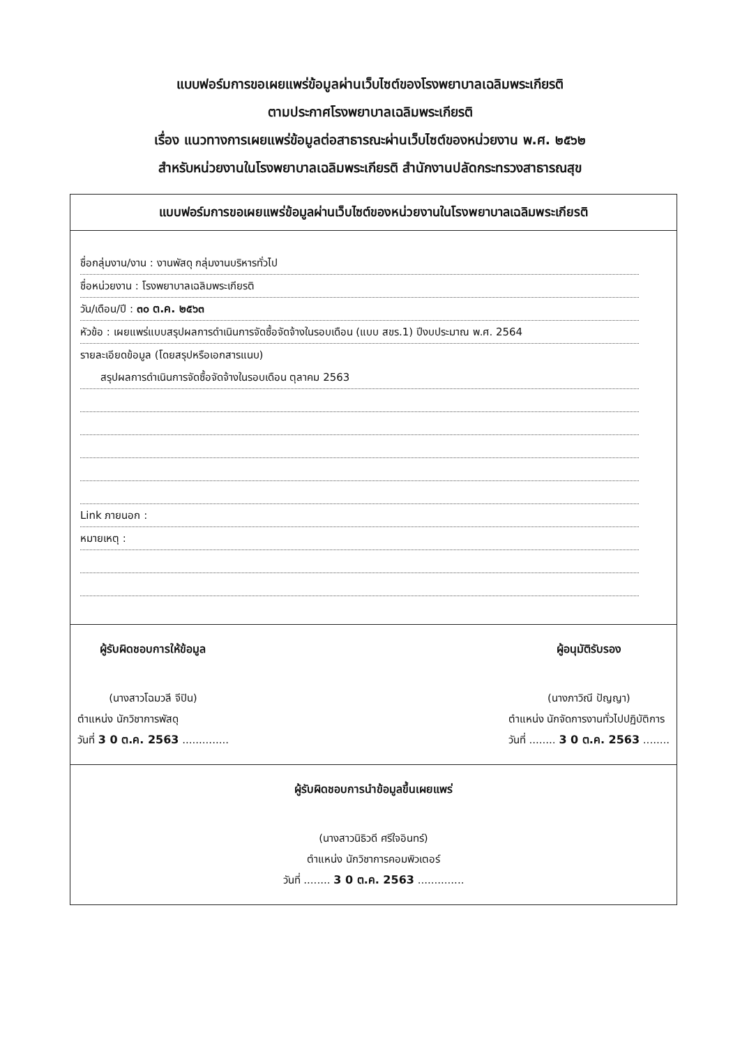แบบฟอร์มการขอเผยแพร่ข้อมูลผ่านเว็บไซต์ของโรงพยาบาลเฉลิมพระเกียรติ
ตามประกาศโรงพยาบาลเฉลิมพระเกียรติ
เรื่อง แนวทางการเผยแพร่ข้อมูลต่อสาธารณะผ่านเว็บไซต์ของหน่วยงาน พ.ศ. ๒๕๖๒
สำหรับหน่วยงานในโรงพยาบาลเฉลิมพระเกียรติ สำนักงานปลัดกระทรวงสาธารณสุข
แบบฟอร์มการขอเผยแพร่ข้อมูลผ่านเว็บไซต์ของหน่วยงานในโรงพยาบาลเฉลิมพระเกียรติ
ชื่อกลุ่มงาน/งาน : งานพัสดุ กลุ่มงานบริหารทั่วไป
ชื่อหน่วยงาน : โรงพยาบาลเฉลิมพระเกียรติ
วัน/เดือน/ปี : ๓๐ ต.ค. ๒๕๖๓
หัวข้อ : เผยแพร่แบบสรุปผลการดำเนินการจัดซื้อจัดจ้างในรอบเดือน (แบบ สขร.1) ปีงบประมาณ พ.ศ. 2564
รายละเอียดข้อมูล (โดยสรุปหรือเอกสารแนบ)
สรุปผลการดำเนินการจัดซื้อจัดจ้างในรอบเดือน ตุลาคม 2563
Link ภายนอก :
หมายเหตุ :
ผู้รับผิดชอบการให้ข้อมูล
(นางสาวโฉมวลี จีปิน)
ตำแหน่ง นักวิชาการพัสดุ
วันที่ 3 0 ต.ค. 2563 ..............
ผู้อนุมัติรับรอง
(นางภาวิณี ปัญญา)
ตำแหน่ง นักจัดการงานทั่วไปปฏิบัติการ
วันที่ ........ 3 0 ต.ค. 2563 ........
ผู้รับผิดชอบการนำข้อมูลขึ้นเผยแพร่
(นางสาวนิธิวดี ศรีใจอินทร์)
ตำแหน่ง นักวิชาการคอมพิวเตอร์
วันที่ ........ 3 0 ต.ค. 2563 ..............